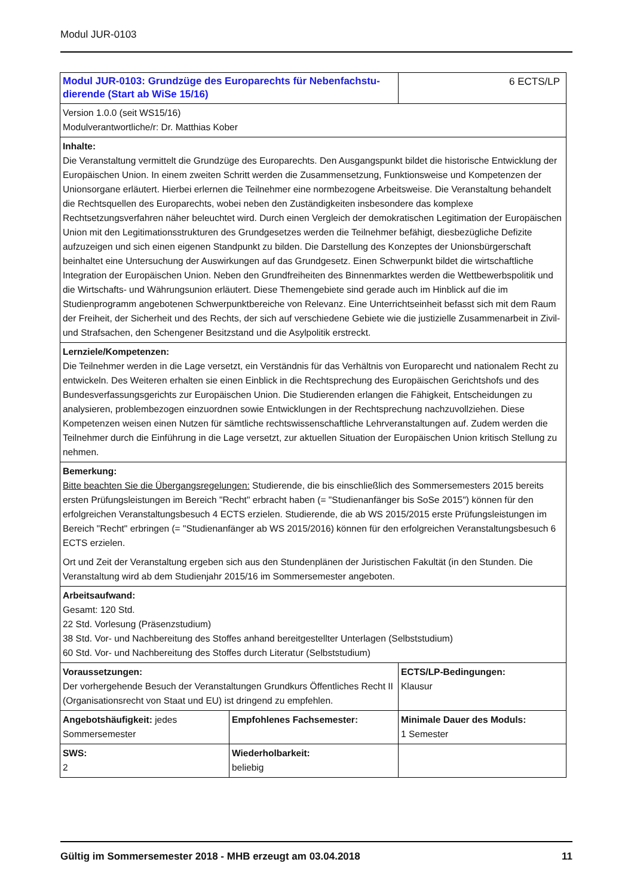Modul JUR-0103
| Modul JUR-0103: Grundzüge des Europarechts für Nebenfachstu-dierende (Start ab WiSe 15/16) | | 6 ECTS/LP |
| Version 1.0.0 (seit WS15/16) Modulverantwortliche/r: Dr. Matthias Kober | | |
| Inhalte: Die Veranstaltung vermittelt die Grundzüge des Europarechts. Den Ausgangspunkt bildet die historische Entwicklung der Europäischen Union. In einem zweiten Schritt werden die Zusammensetzung, Funktionsweise und Kompetenzen der Unionsorgane erläutert. Hierbei erlernen die Teilnehmer eine normbezogene Arbeitsweise. Die Veranstaltung behandelt die Rechtsquellen des Europarechts, wobei neben den Zuständigkeiten insbesondere das komplexe Rechtsetzungsverfahren näher beleuchtet wird. Durch einen Vergleich der demokratischen Legitimation der Europäischen Union mit den Legitimationsstrukturen des Grundgesetzes werden die Teilnehmer befähigt, diesbezügliche Defizite aufzuzeigen und sich einen eigenen Standpunkt zu bilden. Die Darstellung des Konzeptes der Unionsbürgerschaft beinhaltet eine Untersuchung der Auswirkungen auf das Grundgesetz. Einen Schwerpunkt bildet die wirtschaftliche Integration der Europäischen Union. Neben den Grundfreiheiten des Binnenmarktes werden die Wettbewerbspolitik und die Wirtschafts- und Währungsunion erläutert. Diese Themengebiete sind gerade auch im Hinblick auf die im Studienprogramm angebotenen Schwerpunktbereiche von Relevanz. Eine Unterrichtseinheit befasst sich mit dem Raum der Freiheit, der Sicherheit und des Rechts, der sich auf verschiedene Gebiete wie die justizielle Zusammenarbeit in Zivil- und Strafsachen, den Schengener Besitzstand und die Asylpolitik erstreckt. | | |
| Lernziele/Kompetenzen: Die Teilnehmer werden in die Lage versetzt, ein Verständnis für das Verhältnis von Europarecht und nationalem Recht zu entwickeln. Des Weiteren erhalten sie einen Einblick in die Rechtsprechung des Europäischen Gerichtshofs und des Bundesverfassungsgerichts zur Europäischen Union. Die Studierenden erlangen die Fähigkeit, Entscheidungen zu analysieren, problembezogen einzuordnen sowie Entwicklungen in der Rechtsprechung nachzuvollziehen. Diese Kompetenzen weisen einen Nutzen für sämtliche rechtswissenschaftliche Lehrveranstaltungen auf. Zudem werden die Teilnehmer durch die Einführung in die Lage versetzt, zur aktuellen Situation der Europäischen Union kritisch Stellung zu nehmen. | | |
| Bemerkung: Bitte beachten Sie die Übergangsregelungen: Studierende, die bis einschließlich des Sommersemesters 2015 bereits ersten Prüfungsleistungen im Bereich "Recht" erbracht haben (= "Studienanfänger bis SoSe 2015") können für den erfolgreichen Veranstaltungsbesuch 4 ECTS erzielen. Studierende, die ab WS 2015/2015 erste Prüfungsleistungen im Bereich "Recht" erbringen (= "Studienanfänger ab WS 2015/2016) können für den erfolgreichen Veranstaltungsbesuch 6 ECTS erzielen. Ort und Zeit der Veranstaltung ergeben sich aus den Stundenplänen der Juristischen Fakultät (in den Stunden. Die Veranstaltung wird ab dem Studienjahr 2015/16 im Sommersemester angeboten. | | |
| Arbeitsaufwand: Gesamt: 120 Std. 22 Std. Vorlesung (Präsenzstudium) 38 Std. Vor- und Nachbereitung des Stoffes anhand bereitgestellter Unterlagen (Selbststudium) 60 Std. Vor- und Nachbereitung des Stoffes durch Literatur (Selbststudium) | | |
| Voraussetzungen: Der vorhergehende Besuch der Veranstaltungen Grundkurs Öffentliches Recht II (Organisationsrecht von Staat und EU) ist dringend zu empfehlen. | | ECTS/LP-Bedingungen: Klausur |
| Angebotshäufigkeit: jedes Sommersemester | Empfohlenes Fachsemester: | Minimale Dauer des Moduls: 1 Semester |
| SWS: 2 | Wiederholbarkeit: beliebig | |
Gültig im Sommersemester 2018 - MHB erzeugt am 03.04.2018 11